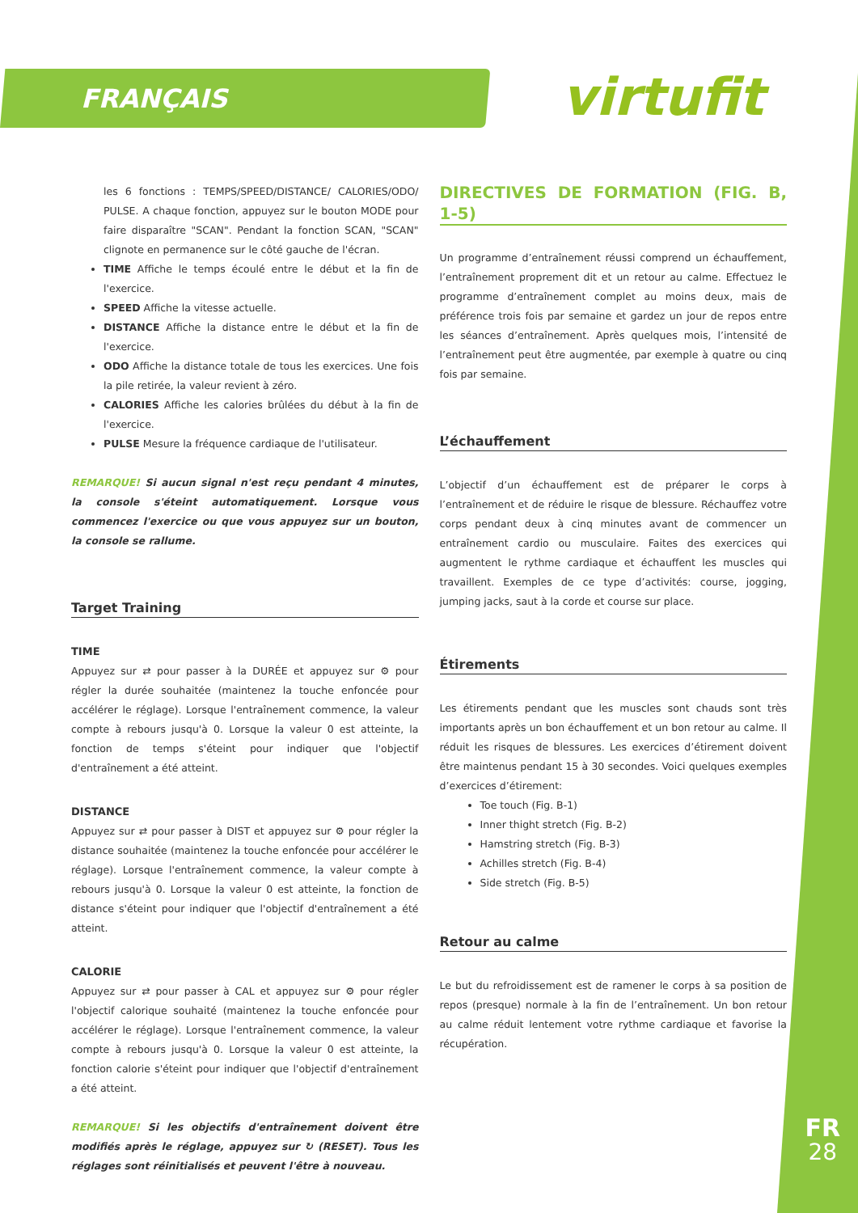FRANÇAIS virtufit
FR
28
les 6 fonctions : TEMPS/SPEED/DISTANCE/ CALORIES/ODO/ PULSE. A chaque fonction, appuyez sur le bouton MODE pour faire disparaître "SCAN". Pendant la fonction SCAN, "SCAN" clignote en permanence sur le côté gauche de l'écran.
TIME Affiche le temps écoulé entre le début et la fin de l'exercice.
SPEED Affiche la vitesse actuelle.
DISTANCE Affiche la distance entre le début et la fin de l'exercice.
ODO Affiche la distance totale de tous les exercices. Une fois la pile retirée, la valeur revient à zéro.
CALORIES Affiche les calories brûlées du début à la fin de l'exercice.
PULSE Mesure la fréquence cardiaque de l'utilisateur.
REMARQUE! Si aucun signal n'est reçu pendant 4 minutes, la console s'éteint automatiquement. Lorsque vous commencez l'exercice ou que vous appuyez sur un bouton, la console se rallume.
Target Training
TIME
Appuyez sur ⇄ pour passer à la DURÉE et appuyez sur ⚙ pour régler la durée souhaitée (maintenez la touche enfoncée pour accélérer le réglage). Lorsque l'entraînement commence, la valeur compte à rebours jusqu'à 0. Lorsque la valeur 0 est atteinte, la fonction de temps s'éteint pour indiquer que l'objectif d'entraînement a été atteint.
DISTANCE
Appuyez sur ⇄ pour passer à DIST et appuyez sur ⚙ pour régler la distance souhaitée (maintenez la touche enfoncée pour accélérer le réglage). Lorsque l'entraînement commence, la valeur compte à rebours jusqu'à 0. Lorsque la valeur 0 est atteinte, la fonction de distance s'éteint pour indiquer que l'objectif d'entraînement a été atteint.
CALORIE
Appuyez sur ⇄ pour passer à CAL et appuyez sur ⚙ pour régler l'objectif calorique souhaité (maintenez la touche enfoncée pour accélérer le réglage). Lorsque l'entraînement commence, la valeur compte à rebours jusqu'à 0. Lorsque la valeur 0 est atteinte, la fonction calorie s'éteint pour indiquer que l'objectif d'entraînement a été atteint.
REMARQUE! Si les objectifs d'entraînement doivent être modifiés après le réglage, appuyez sur ↻ (RESET). Tous les réglages sont réinitialisés et peuvent l'être à nouveau.
DIRECTIVES DE FORMATION (FIG. B, 1-5)
Un programme d’entraînement réussi comprend un échauffement, l’entraînement proprement dit et un retour au calme. Effectuez le programme d’entraînement complet au moins deux, mais de préférence trois fois par semaine et gardez un jour de repos entre les séances d’entraînement. Après quelques mois, l’intensité de l’entraînement peut être augmentée, par exemple à quatre ou cinq fois par semaine.
L’échauffement
L’objectif d’un échauffement est de préparer le corps à l’entraînement et de réduire le risque de blessure. Réchauffez votre corps pendant deux à cinq minutes avant de commencer un entraînement cardio ou musculaire. Faites des exercices qui augmentent le rythme cardiaque et échauffent les muscles qui travaillent. Exemples de ce type d’activités: course, jogging, jumping jacks, saut à la corde et course sur place.
Étirements
Les étirements pendant que les muscles sont chauds sont très importants après un bon échauffement et un bon retour au calme. Il réduit les risques de blessures. Les exercices d’étirement doivent être maintenus pendant 15 à 30 secondes. Voici quelques exemples d’exercices d’étirement:
Toe touch (Fig. B-1)
Inner thight stretch (Fig. B-2)
Hamstring stretch (Fig. B-3)
Achilles stretch (Fig. B-4)
Side stretch (Fig. B-5)
Retour au calme
Le but du refroidissement est de ramener le corps à sa position de repos (presque) normale à la fin de l’entraînement. Un bon retour au calme réduit lentement votre rythme cardiaque et favorise la récupération.